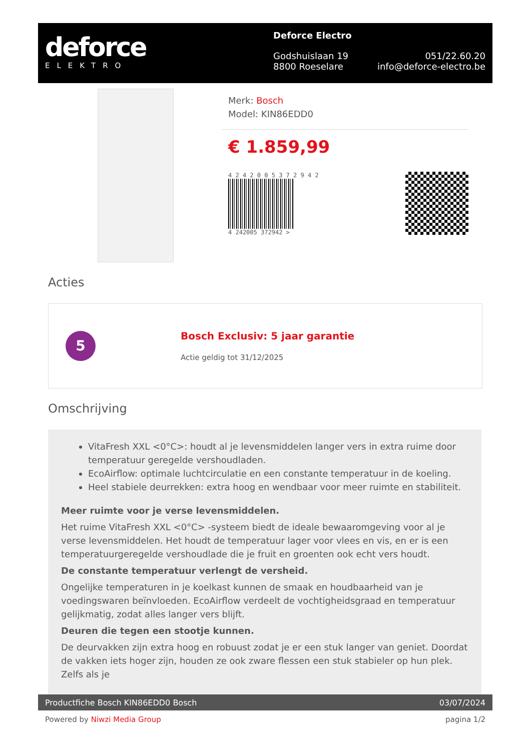deforce
ELEKTRO
Deforce Electro
Godshuislaan 19
8800 Roeselare 051/22.60.20
info@deforce-electro.be
Merk: Bosch
Model: KIN86EDD0
€ 1.859,99
4 2 4 2 0 0 5 3 7 2 9 4 2
4 242005 372942 >
Acties
5
Bosch Exclusiv: 5 jaar garantie
Actie geldig tot 31/12/2025
Omschrijving
VitaFresh XXL <0°C>: houdt al je levensmiddelen langer vers in extra ruime door temperatuur geregelde vershoudladen.
EcoAirflow: optimale luchtcirculatie en een constante temperatuur in de koeling.
Heel stabiele deurrekken: extra hoog en wendbaar voor meer ruimte en stabiliteit.
Meer ruimte voor je verse levensmiddelen.
Het ruime VitaFresh XXL <0°C> -systeem biedt de ideale bewaaromgeving voor al je verse levensmiddelen. Het houdt de temperatuur lager voor vlees en vis, en er is een temperatuurgeregelde vershoudlade die je fruit en groenten ook echt vers houdt.
De constante temperatuur verlengt de versheid.
Ongelijke temperaturen in je koelkast kunnen de smaak en houdbaarheid van je voedingswaren beïnvloeden. EcoAirflow verdeelt de vochtigheidsgraad en temperatuur gelijkmatig, zodat alles langer vers blijft.
Deuren die tegen een stootje kunnen.
De deurvakken zijn extra hoog en robuust zodat je er een stuk langer van geniet. Doordat de vakken iets hoger zijn, houden ze ook zware flessen een stuk stabieler op hun plek. Zelfs als je
Productfiche Bosch KIN86EDD0 Bosch 03/07/2024
Powered by Niwzi Media Group pagina 1/2